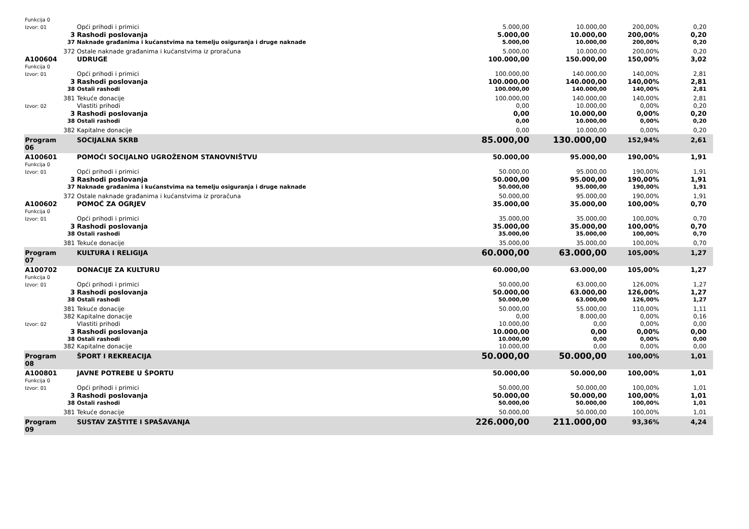| Funkcija 0 | | | | | | | |
| Izvor: 01 | | Opći prihodi i primici | 5.000,00 | 10.000,00 | 200,00% | 0,20 | |
| | 3 | Rashodi poslovanja | 5.000,00 | 10.000,00 | 200,00% | 0,20 | |
| | 37 | Naknade građanima i kućanstvima na temelju osiguranja i druge naknade | 5.000,00 | 10.000,00 | 200,00% | 0,20 | |
| | 372 | Ostale naknade građanima i kućanstvima iz proračuna | 5.000,00 | 10.000,00 | 200,00% | 0,20 | |
| A100604 | | UDRUGE | 100.000,00 | 150.000,00 | 150,00% | 3,02 | |
| Funkcija 0 | | | | | | | |
| Izvor: 01 | | Opći prihodi i primici | 100.000,00 | 140.000,00 | 140,00% | 2,81 | |
| | 3 | Rashodi poslovanja | 100.000,00 | 140.000,00 | 140,00% | 2,81 | |
| | 38 | Ostali rashodi | 100.000,00 | 140.000,00 | 140,00% | 2,81 | |
| | 381 | Tekuće donacije | 100.000,00 | 140.000,00 | 140,00% | 2,81 | |
| Izvor: 02 | | Vlastiti prihodi | 0,00 | 10.000,00 | 0,00% | 0,20 | |
| | 3 | Rashodi poslovanja | 0,00 | 10.000,00 | 0,00% | 0,20 | |
| | 38 | Ostali rashodi | 0,00 | 10.000,00 | 0,00% | 0,20 | |
| | 382 | Kapitalne donacije | 0,00 | 10.000,00 | 0,00% | 0,20 | |
| Program 06 | | SOCIJALNA SKRB | 85.000,00 | 130.000,00 | 152,94% | 2,61 | |
| A100601 | | POMOĆI SOCIJALNO UGROŽENOM STANOVNIŠTVU | 50.000,00 | 95.000,00 | 190,00% | 1,91 | |
| Funkcija 0 | | | | | | | |
| Izvor: 01 | | Opći prihodi i primici | 50.000,00 | 95.000,00 | 190,00% | 1,91 | |
| | 3 | Rashodi poslovanja | 50.000,00 | 95.000,00 | 190,00% | 1,91 | |
| | 37 | Naknade građanima i kućanstvima na temelju osiguranja i druge naknade | 50.000,00 | 95.000,00 | 190,00% | 1,91 | |
| | 372 | Ostale naknade građanima i kućanstvima iz proračuna | 50.000,00 | 95.000,00 | 190,00% | 1,91 | |
| A100602 | | POMOĆ ZA OGRJEV | 35.000,00 | 35.000,00 | 100,00% | 0,70 | |
| Funkcija 0 | | | | | | | |
| Izvor: 01 | | Opći prihodi i primici | 35.000,00 | 35.000,00 | 100,00% | 0,70 | |
| | 3 | Rashodi poslovanja | 35.000,00 | 35.000,00 | 100,00% | 0,70 | |
| | 38 | Ostali rashodi | 35.000,00 | 35.000,00 | 100,00% | 0,70 | |
| | 381 | Tekuće donacije | 35.000,00 | 35.000,00 | 100,00% | 0,70 | |
| Program 07 | | KULTURA I RELIGIJA | 60.000,00 | 63.000,00 | 105,00% | 1,27 | |
| A100702 | | DONACIJE ZA KULTURU | 60.000,00 | 63.000,00 | 105,00% | 1,27 | |
| Funkcija 0 | | | | | | | |
| Izvor: 01 | | Opći prihodi i primici | 50.000,00 | 63.000,00 | 126,00% | 1,27 | |
| | 3 | Rashodi poslovanja | 50.000,00 | 63.000,00 | 126,00% | 1,27 | |
| | 38 | Ostali rashodi | 50.000,00 | 63.000,00 | 126,00% | 1,27 | |
| | 381 | Tekuće donacije | 50.000,00 | 55.000,00 | 110,00% | 1,11 | |
| | 382 | Kapitalne donacije | 0,00 | 8.000,00 | 0,00% | 0,16 | |
| Izvor: 02 | | Vlastiti prihodi | 10.000,00 | 0,00 | 0,00% | 0,00 | |
| | 3 | Rashodi poslovanja | 10.000,00 | 0,00 | 0,00% | 0,00 | |
| | 38 | Ostali rashodi | 10.000,00 | 0,00 | 0,00% | 0,00 | |
| | 382 | Kapitalne donacije | 10.000,00 | 0,00 | 0,00% | 0,00 | |
| Program 08 | | ŠPORT I REKREACIJA | 50.000,00 | 50.000,00 | 100,00% | 1,01 | |
| A100801 | | JAVNE POTREBE U ŠPORTU | 50.000,00 | 50.000,00 | 100,00% | 1,01 | |
| Funkcija 0 | | | | | | | |
| Izvor: 01 | | Opći prihodi i primici | 50.000,00 | 50.000,00 | 100,00% | 1,01 | |
| | 3 | Rashodi poslovanja | 50.000,00 | 50.000,00 | 100,00% | 1,01 | |
| | 38 | Ostali rashodi | 50.000,00 | 50.000,00 | 100,00% | 1,01 | |
| | 381 | Tekuće donacije | 50.000,00 | 50.000,00 | 100,00% | 1,01 | |
| Program 09 | | SUSTAV ZAŠTITE I SPAŠAVANJA | 226.000,00 | 211.000,00 | 93,36% | 4,24 | |